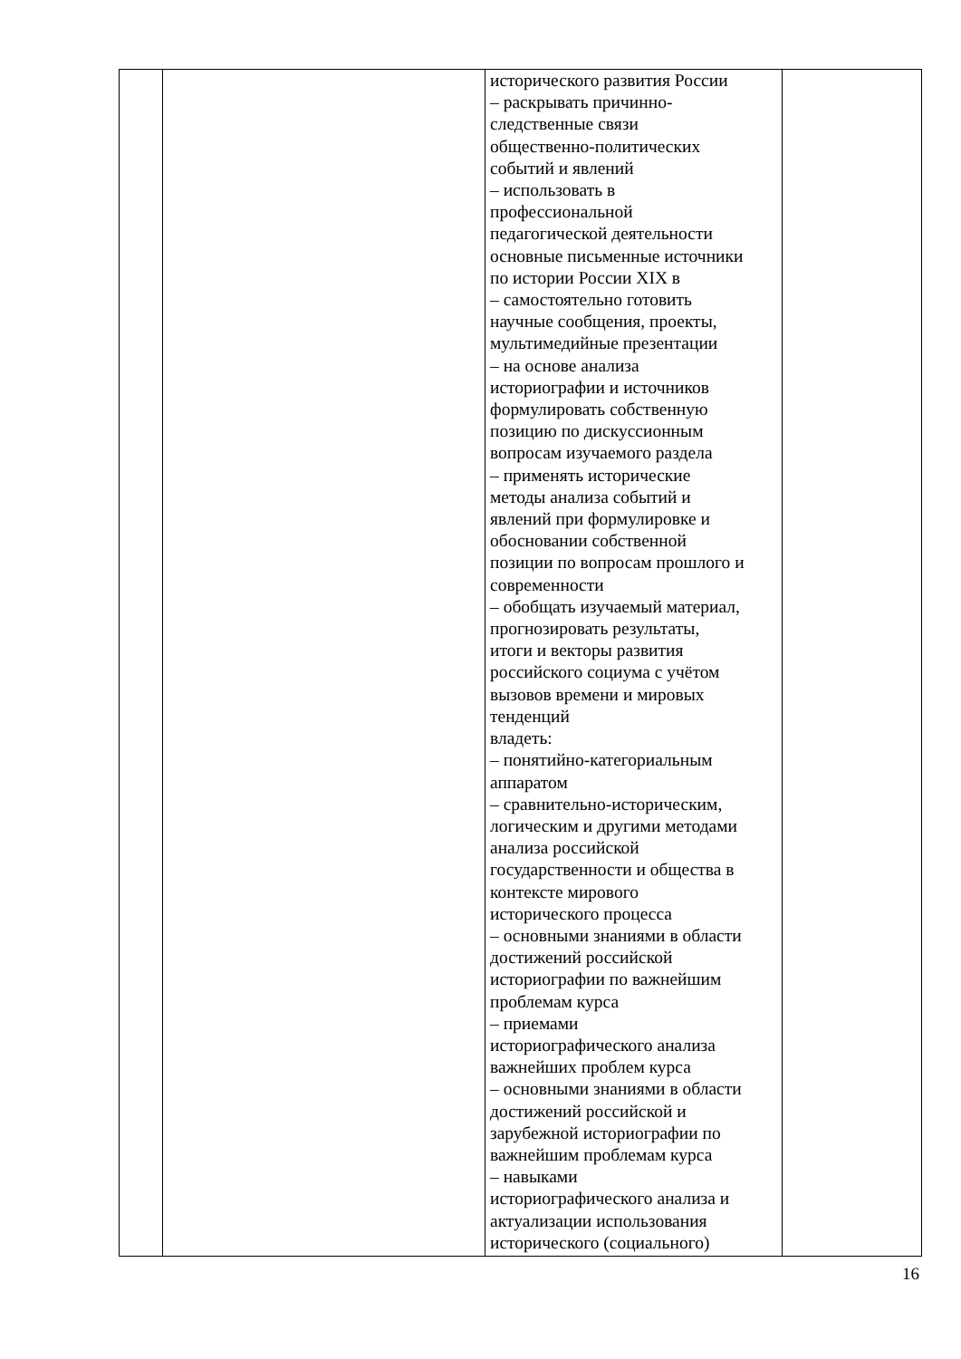| | | исторического развития России – раскрывать причинно- следственные связи общественно-политических событий и явлений – использовать в профессиональной педагогической деятельности основные письменные источники по истории России XIX в – самостоятельно готовить научные сообщения, проекты, мультимедийные презентации – на основе анализа историографии и источников формулировать собственную позицию по дискуссионным вопросам изучаемого раздела – применять исторические методы анализа событий и явлений при формулировке и обосновании собственной позиции по вопросам прошлого и современности – обобщать изучаемый материал, прогнозировать результаты, итоги и векторы развития российского социума с учётом вызовов времени и мировых тенденций владеть: – понятийно-категориальным аппаратом – сравнительно-историческим, логическим и другими методами анализа российской государственности и общества в контексте мирового исторического процесса – основными знаниями в области достижений российской историографии по важнейшим проблемам курса – приемами историографического анализа важнейших проблем курса – основными знаниями в области достижений российской и зарубежной историографии по важнейшим проблемам курса – навыками историографического анализа и актуализации использования исторического (социального) | |
16